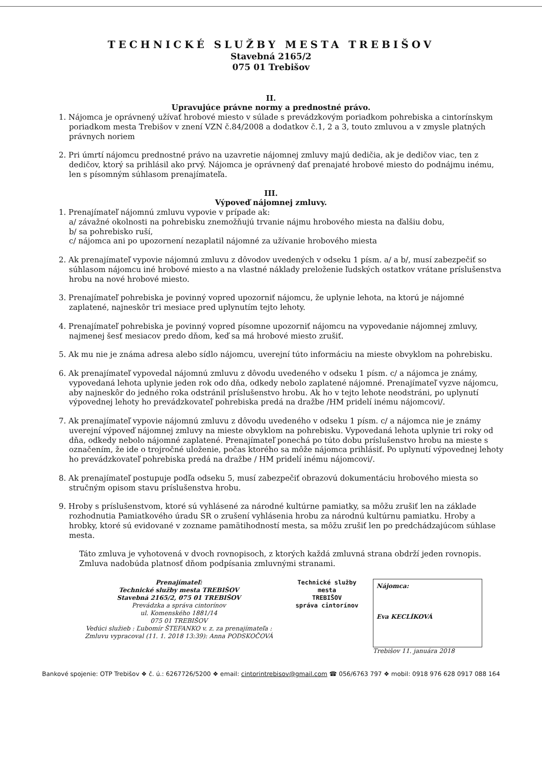TECHNICKÉ SLUŽBY MESTA TREBIŠOV
Stavebná 2165/2
075 01 Trebišov
II.
Upravujúce právne normy a prednostné právo.
1. Nájomca je oprávnený užívať hrobové miesto v súlade s prevádzkovým poriadkom pohrebiska a cintorínskym poriadkom mesta Trebišov v znení VZN č.84/2008 a dodatkov č.1, 2 a 3, touto zmluvou a v zmysle platných právnych noriem
2. Pri úmrtí nájomcu prednostné právo na uzavretie nájomnej zmluvy majú dedičia, ak je dedičov viac, ten z dedičov, ktorý sa prihlásil ako prvý. Nájomca je oprávnený dať prenajaté hrobové miesto do podnájmu inému, len s písomným súhlasom prenajímateľa.
III.
Výpoveď nájomnej zmluvy.
1. Prenajímateľ nájomnú zmluvu vypovie v prípade ak:
a/ závažné okolnosti na pohrebisku znemožňujú trvanie nájmu hrobového miesta na ďalšiu dobu,
b/ sa pohrebisko ruší,
c/ nájomca ani po upozornení nezaplatil nájomné za užívanie hrobového miesta
2. Ak prenajímateľ vypovie nájomnú zmluvu z dôvodov uvedených v odseku 1 písm. a/ a b/, musí zabezpečiť so súhlasom nájomcu iné hrobové miesto a na vlastné náklady preloženie ľudských ostatkov vrátane príslušenstva hrobu na nové hrobové miesto.
3. Prenajímateľ pohrebiska je povinný vopred upozorniť nájomcu, že uplynie lehota, na ktorú je nájomné zaplatené, najneskôr tri mesiace pred uplynutím tejto lehoty.
4. Prenajímateľ pohrebiska je povinný vopred písomne upozorniť nájomcu na vypovedanie nájomnej zmluvy, najmenej šesť mesiacov predo dňom, keď sa má hrobové miesto zrušiť.
5. Ak mu nie je známa adresa alebo sídlo nájomcu, uverejní túto informáciu na mieste obvyklom na pohrebisku.
6. Ak prenajímateľ vypovedal nájomnú zmluvu z dôvodu uvedeného v odseku 1 písm. c/ a nájomca je známy, vypovedaná lehota uplynie jeden rok odo dňa, odkedy nebolo zaplatené nájomné. Prenajímateľ vyzve nájomcu, aby najneskôr do jedného roka odstránil príslušenstvo hrobu. Ak ho v tejto lehote neodstráni, po uplynutí výpovednej lehoty ho prevádzkovateľ pohrebiska predá na dražbe /HM pridelí inému nájomcovi/.
7. Ak prenajímateľ vypovie nájomnú zmluvu z dôvodu uvedeného v odseku 1 písm. c/ a nájomca nie je známy uverejní výpoveď nájomnej zmluvy na mieste obvyklom na pohrebisku. Vypovedaná lehota uplynie tri roky od dňa, odkedy nebolo nájomné zaplatené. Prenajímateľ ponechá po túto dobu príslušenstvo hrobu na mieste s označením, že ide o trojročné uloženie, počas ktorého sa môže nájomca prihlásiť. Po uplynutí výpovednej lehoty ho prevádzkovateľ pohrebiska predá na dražbe / HM pridelí inému nájomcovi/.
8. Ak prenajímateľ postupuje podľa odseku 5, musí zabezpečiť obrazovú dokumentáciu hrobového miesta so stručným opisom stavu príslušenstva hrobu.
9. Hroby s príslušenstvom, ktoré sú vyhlásené za národné kultúrne pamiatky, sa môžu zrušiť len na základe rozhodnutia Pamiatkového úradu SR o zrušení vyhlásenia hrobu za národnú kultúrnu pamiatku. Hroby a hrobky, ktoré sú evidované v zozname pamätihodností mesta, sa môžu zrušiť len po predchádzajúcom súhlase mesta.
Táto zmluva je vyhotovená v dvoch rovnopisoch, z ktorých každá zmluvná strana obdrží jeden rovnopis. Zmluva nadobúda platnosť dňom podpísania zmluvnými stranami.
Prenajímateľ:
Technické služby mesta TREBIŠOV
Stavebná 2165/2, 075 01 TREBIŠOV
Prevádzka a správa cintorínov
ul. Komenského 1881/14
075 01 TREBIŠOV
Vedúci služieb : Ľubomír ŠTEFANKO v. z. za prenajímateľa :
Zmluvu vypracoval (11. 1. 2018 13:39): Anna PODSKOČOVÁ
Technické služby
mesta
TREBIŠOV
správa cintorínov
Nájomca:
Eva KECLÍKOVÁ
Trebišov 11. januára 2018
Bankové spojenie: OTP Trebišov ❖ č. ú.: 6267726/5200 ❖ email: cintorintrebisov@gmail.com ☎ 056/6763 797 ❖ mobil: 0918 976 628 0917 088 164